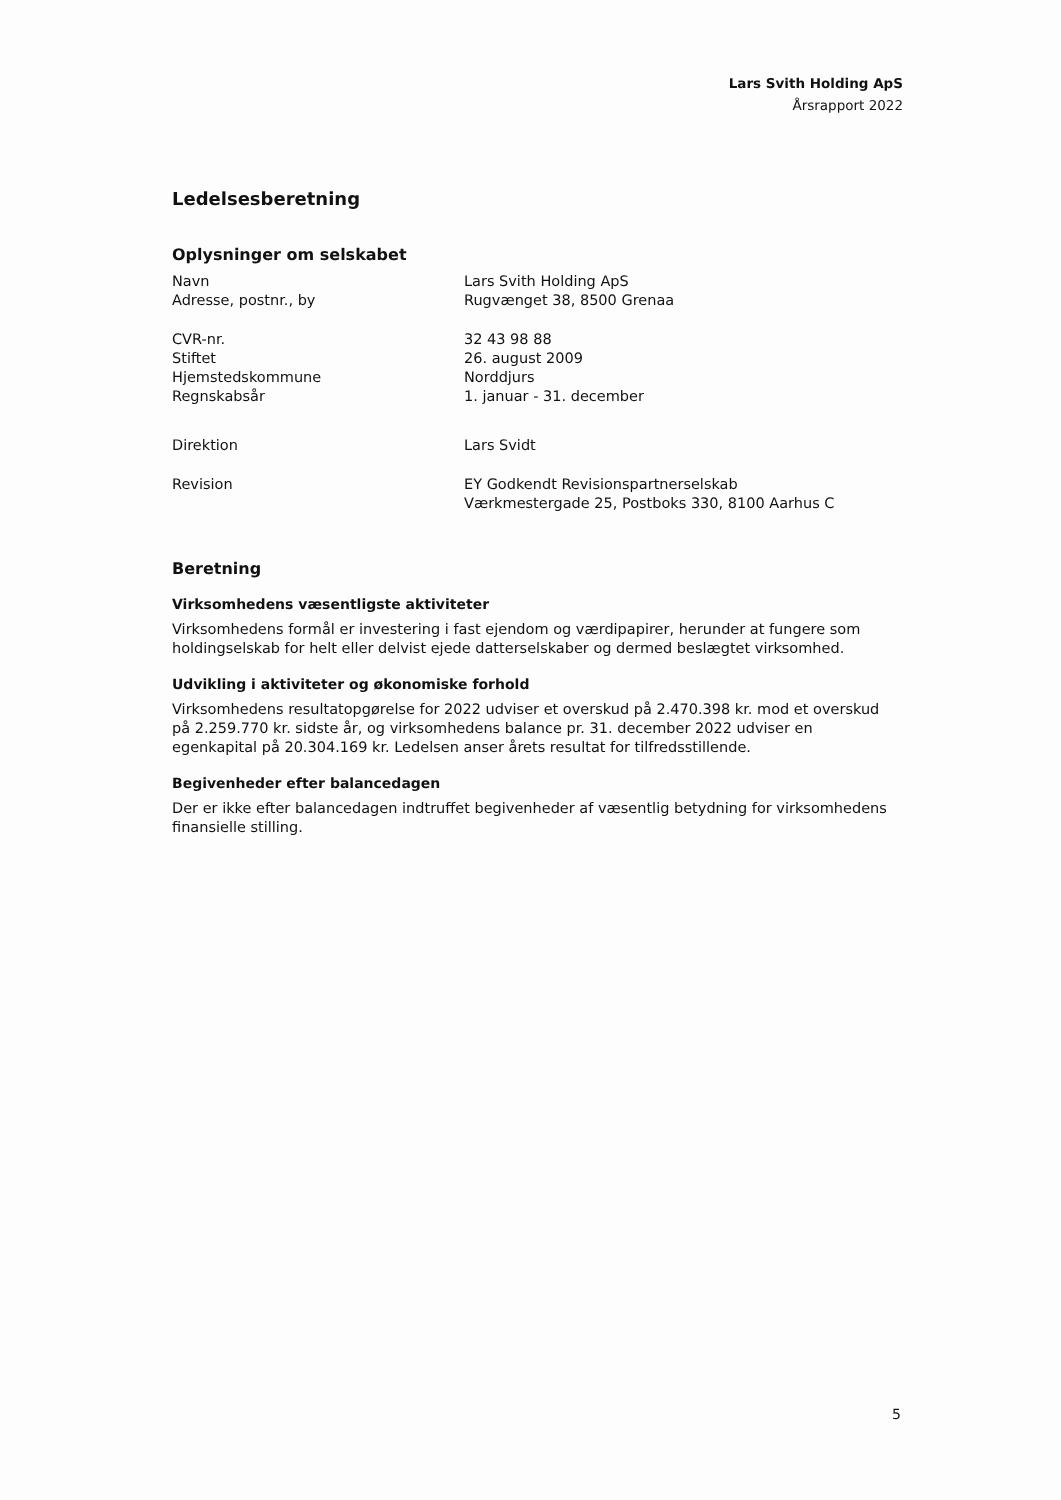Lars Svith Holding ApS
Årsrapport 2022
Ledelsesberetning
Oplysninger om selskabet
| Navn | Lars Svith Holding ApS |
| Adresse, postnr., by | Rugvænget 38, 8500 Grenaa |
| CVR-nr. | 32 43 98 88 |
| Stiftet | 26. august 2009 |
| Hjemstedskommune | Norddjurs |
| Regnskabsår | 1. januar - 31. december |
| Direktion | Lars Svidt |
| Revision | EY Godkendt Revisionspartnerselskab Værkmestergade 25, Postboks 330, 8100 Aarhus C |
Beretning
Virksomhedens væsentligste aktiviteter
Virksomhedens formål er investering i fast ejendom og værdipapirer, herunder at fungere som holding­selskab for helt eller delvist ejede datterselskaber og dermed beslægtet virksomhed.
Udvikling i aktiviteter og økonomiske forhold
Virksomhedens resultatopgørelse for 2022 udviser et overskud på 2.470.398 kr. mod et overskud på 2.259.770 kr. sidste år, og virksomhedens balance pr. 31. december 2022 udviser en egenkapital på 20.304.169 kr. Ledelsen anser årets resultat for tilfredsstillende.
Begivenheder efter balancedagen
Der er ikke efter balancedagen indtruffet begivenheder af væsentlig betydning for virksomhedens finan­sielle stilling.
5